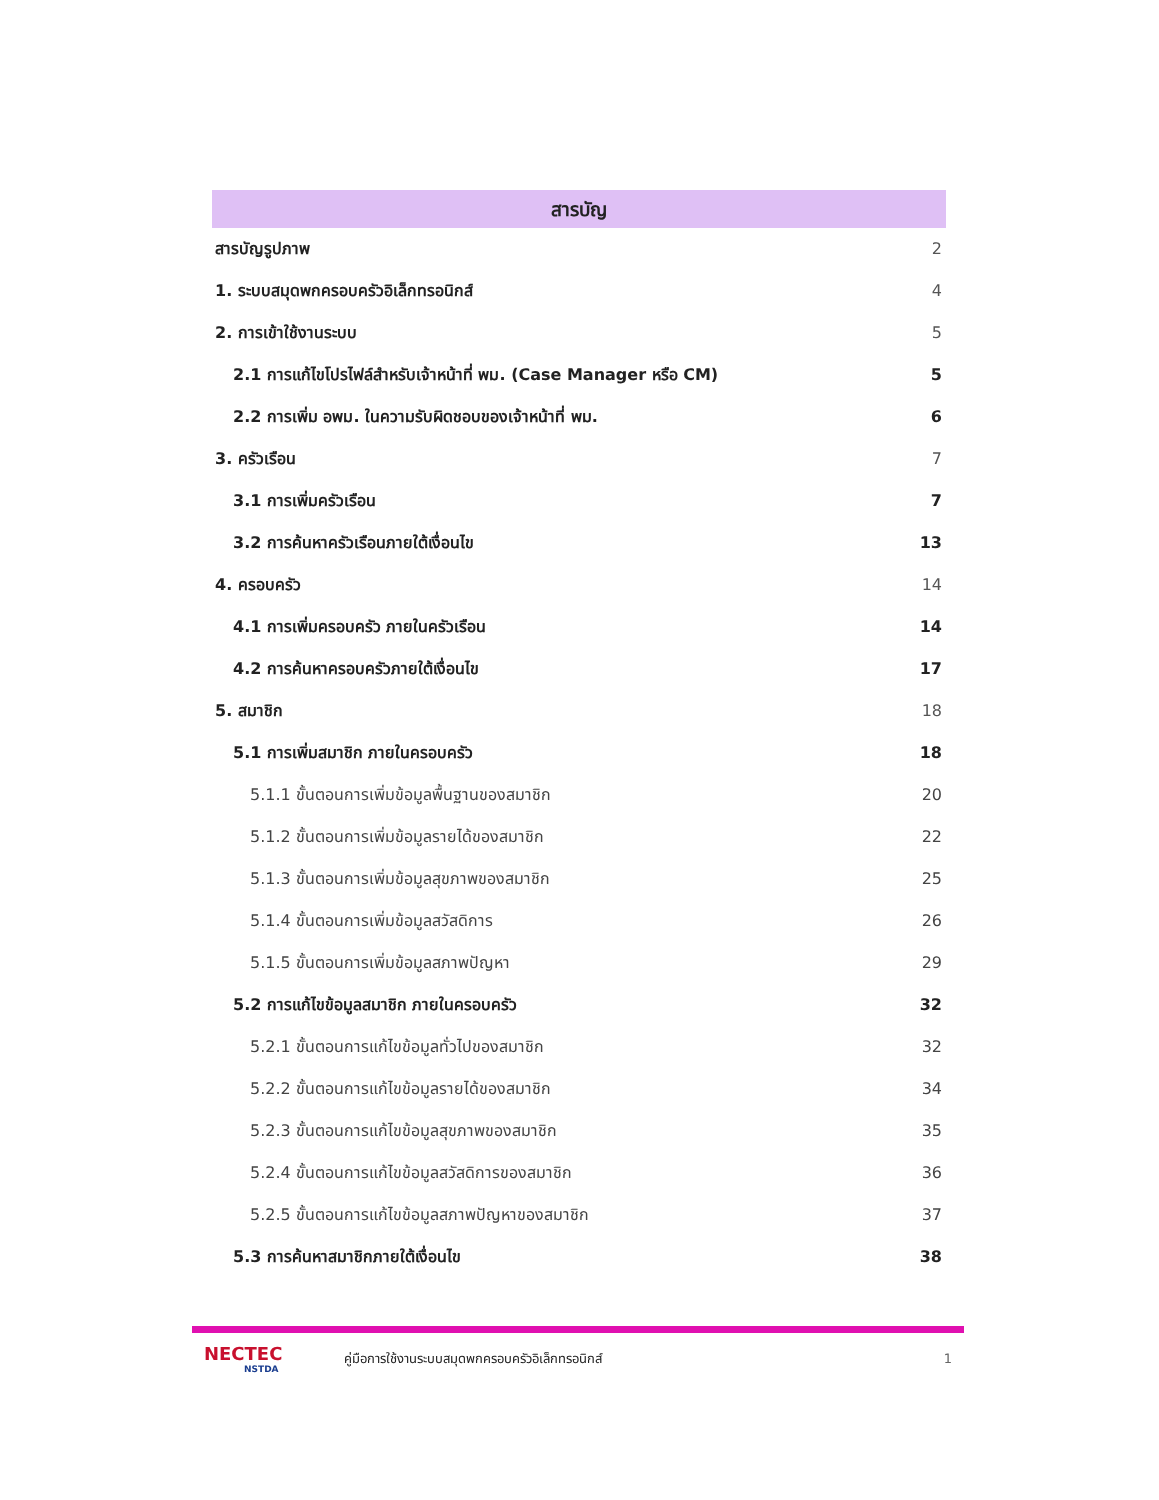สารบัญ
สารบัญรูปภาพ 2
1. ระบบสมุดพกครอบครัวอิเล็กทรอนิกส์ 4
2. การเข้าใช้งานระบบ 5
2.1 การแก้ไขโปรไฟล์สำหรับเจ้าหน้าที่ พม. (Case Manager หรือ CM) 5
2.2 การเพิ่ม อพม. ในความรับผิดชอบของเจ้าหน้าที่ พม. 6
3. ครัวเรือน 7
3.1 การเพิ่มครัวเรือน 7
3.2 การค้นหาครัวเรือนภายใต้เงื่อนไข 13
4. ครอบครัว 14
4.1 การเพิ่มครอบครัว ภายในครัวเรือน 14
4.2 การค้นหาครอบครัวภายใต้เงื่อนไข 17
5. สมาชิก 18
5.1 การเพิ่มสมาชิก ภายในครอบครัว 18
5.1.1 ขั้นตอนการเพิ่มข้อมูลพื้นฐานของสมาชิก 20
5.1.2 ขั้นตอนการเพิ่มข้อมูลรายได้ของสมาชิก 22
5.1.3 ขั้นตอนการเพิ่มข้อมูลสุขภาพของสมาชิก 25
5.1.4 ขั้นตอนการเพิ่มข้อมูลสวัสดิการ 26
5.1.5 ขั้นตอนการเพิ่มข้อมูลสภาพปัญหา 29
5.2 การแก้ไขข้อมูลสมาชิก ภายในครอบครัว 32
5.2.1 ขั้นตอนการแก้ไขข้อมูลทั่วไปของสมาชิก 32
5.2.2 ขั้นตอนการแก้ไขข้อมูลรายได้ของสมาชิก 34
5.2.3 ขั้นตอนการแก้ไขข้อมูลสุขภาพของสมาชิก 35
5.2.4 ขั้นตอนการแก้ไขข้อมูลสวัสดิการของสมาชิก 36
5.2.5 ขั้นตอนการแก้ไขข้อมูลสภาพปัญหาของสมาชิก 37
5.3 การค้นหาสมาชิกภายใต้เงื่อนไข 38
NECTEC
NSTDA
คู่มือการใช้งานระบบสมุดพกครอบครัวอิเล็กทรอนิกส์
1